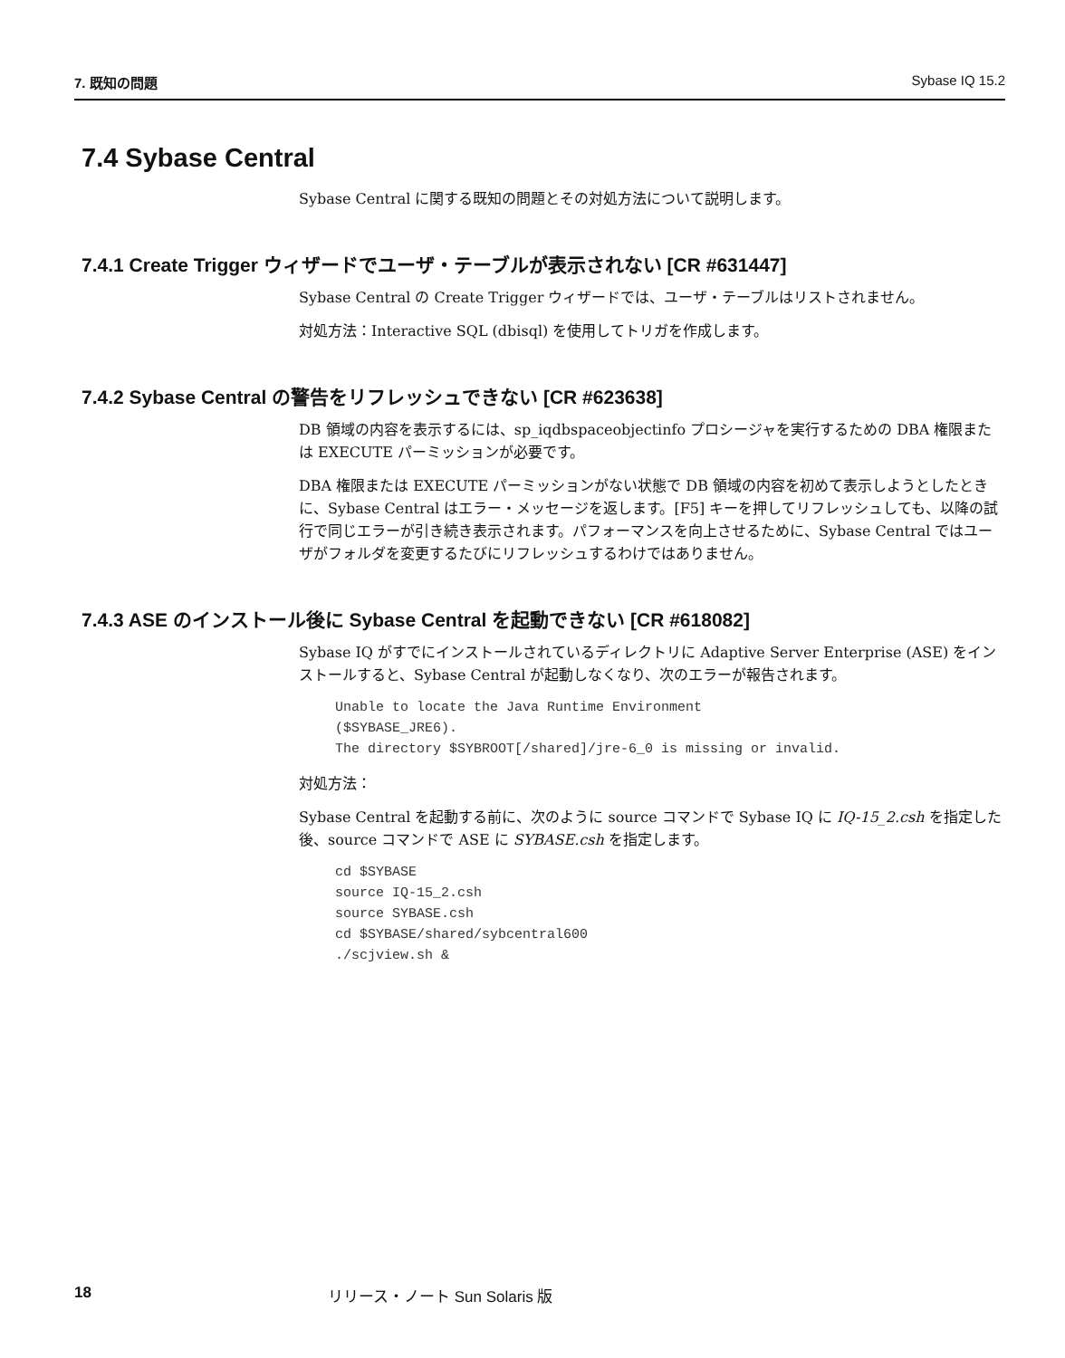7. 既知の問題 Sybase IQ 15.2
7.4 Sybase Central
Sybase Central に関する既知の問題とその対処方法について説明します。
7.4.1 Create Trigger ウィザードでユーザ・テーブルが表示されない [CR #631447]
Sybase Central の Create Trigger ウィザードでは、ユーザ・テーブルはリストされません。
対処方法：Interactive SQL (dbisql) を使用してトリガを作成します。
7.4.2 Sybase Central の警告をリフレッシュできない [CR #623638]
DB 領域の内容を表示するには、sp_iqdbspaceobjectinfo プロシージャを実行するための DBA 権限または EXECUTE パーミッションが必要です。
DBA 権限または EXECUTE パーミッションがない状態で DB 領域の内容を初めて表示しようとしたときに、Sybase Central はエラー・メッセージを返します。[F5] キーを押してリフレッシュしても、以降の試行で同じエラーが引き続き表示されます。パフォーマンスを向上させるために、Sybase Central ではユーザがフォルダを変更するたびにリフレッシュするわけではありません。
7.4.3 ASE のインストール後に Sybase Central を起動できない [CR #618082]
Sybase IQ がすでにインストールされているディレクトリに Adaptive Server Enterprise (ASE) をインストールすると、Sybase Central が起動しなくなり、次のエラーが報告されます。
Unable to locate the Java Runtime Environment
($SYBASE_JRE6).
The directory $SYBROOT[/shared]/jre-6_0 is missing or invalid.
対処方法：
Sybase Central を起動する前に、次のように source コマンドで Sybase IQ に IQ-15_2.csh を指定した後、source コマンドで ASE に SYBASE.csh を指定します。
cd $SYBASE
source IQ-15_2.csh
source SYBASE.csh
cd $SYBASE/shared/sybcentral600
./scjview.sh &
18 リリース・ノート Sun Solaris 版